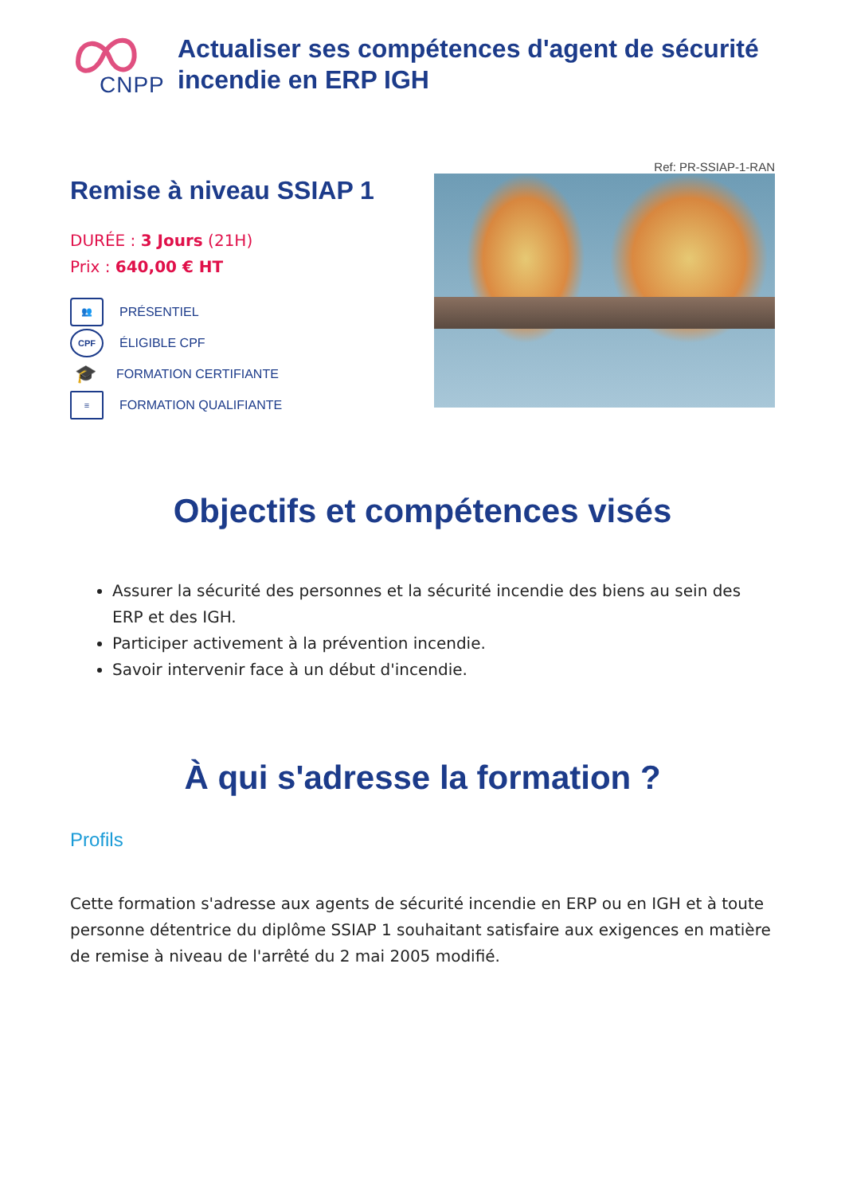CNPP
Actualiser ses compétences d'agent de sécurité incendie en ERP IGH
Remise à niveau SSIAP 1
DURÉE : 3 Jours (21H)
Prix : 640,00 € HT
👥 PRÉSENTIEL
CPF ÉLIGIBLE CPF
🎓 FORMATION CERTIFIANTE
≡ FORMATION QUALIFIANTE
Ref: PR-SSIAP-1-RAN
Objectifs et compétences visés
Assurer la sécurité des personnes et la sécurité incendie des biens au sein des ERP et des IGH.
Participer activement à la prévention incendie.
Savoir intervenir face à un début d'incendie.
À qui s'adresse la formation ?
Profils
Cette formation s'adresse aux agents de sécurité incendie en ERP ou en IGH et à toute personne détentrice du diplôme SSIAP 1 souhaitant satisfaire aux exigences en matière de remise à niveau de l'arrêté du 2 mai 2005 modifié.